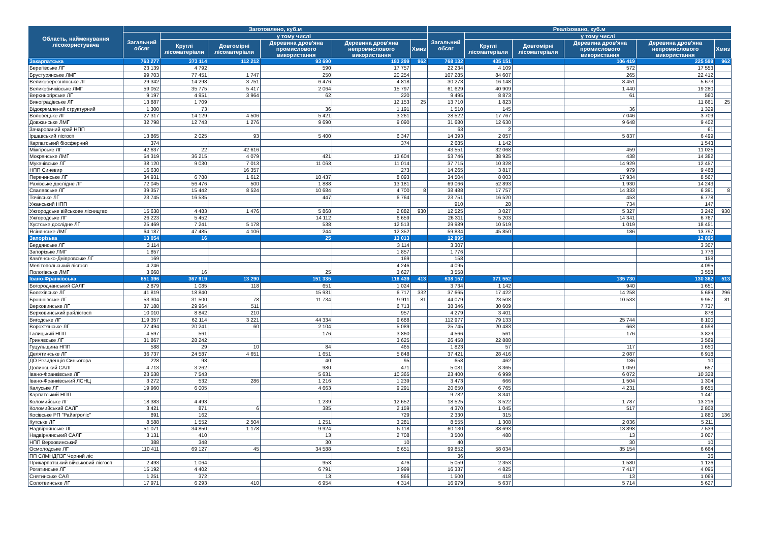| Область, найменування лісокористувача | Заготовлено, куб.м | | | | | | Реалізовано, куб.м | | | | | |
| --- | --- | --- | --- | --- | --- | --- | --- | --- | --- | --- | --- | --- |
| | Загальний обсяг | у тому числі | | | | | Загальний обсяг | у тому числі | | | | |
| | | Круглі лісоматеріали | Довгомірні лісоматеріали | Деревина дров'яна промислового використання | Деревина дров'яна непромислового використання | Хмиз | | Круглі лісоматеріали | Довгомірні лісоматеріали | Деревина дров'яна промислового використання | Деревина дров'яна непромислового використання | Хмиз |
| Закарпатська | 763 277 | 373 114 | 112 212 | 93 690 | 183 299 | 962 | 768 132 | 435 151 | | 106 419 | 225 599 | 962 |
| Берегівське ЛГ | 23 139 | 4 792 | | 590 | 17 757 | | 22 234 | 4 109 | | 572 | 17 553 | |
| Брустурянське ЛМГ | 99 703 | 77 451 | 1 747 | 250 | 20 254 | | 107 285 | 84 607 | | 265 | 22 412 | |
| Великоберезнянське ЛГ | 29 342 | 14 298 | 3 751 | 6 476 | 4 818 | | 30 273 | 16 148 | | 8 451 | 5 673 | |
| Великобичківське ЛМГ | 59 052 | 35 775 | 5 417 | 2 064 | 15 797 | | 61 629 | 40 909 | | 1 440 | 19 280 | |
| Верхньогірське ЛГ | 9 197 | 4 951 | 3 964 | 62 | 220 | | 9 495 | 8 873 | | 61 | 560 | |
| Виноградівське ЛГ | 13 887 | 1 709 | | | 12 153 | 25 | 13 710 | 1 823 | | | 11 861 | 25 |
| Відокремлений структурний | 1 300 | 73 | | 36 | 1 191 | | 1 510 | 145 | | 36 | 1 329 | |
| Воловецьке ЛГ | 27 317 | 14 129 | 4 506 | 5 421 | 3 261 | | 28 522 | 17 767 | | 7 046 | 3 709 | |
| Довжанське ЛМГ | 32 798 | 12 743 | 1 276 | 9 690 | 9 090 | | 31 680 | 12 630 | | 9 648 | 9 402 | |
| Зачарований край НПП | | | | | | | 63 | 2 | | | 61 | |
| Іршавський лісгосп | 13 865 | 2 025 | 93 | 5 400 | 6 347 | | 14 393 | 2 057 | | 5 837 | 6 499 | |
| Карпатський біосферний | 374 | | | | 374 | | 2 685 | 1 142 | | | 1 543 | |
| Міжгірське ЛГ | 42 637 | 22 | 42 616 | | | | 43 551 | 32 068 | | 459 | 11 025 | |
| Мокрянське ЛМГ | 54 319 | 36 215 | 4 079 | 421 | 13 604 | | 53 746 | 38 925 | | 438 | 14 382 | |
| Мукачівське ЛГ | 38 120 | 9 030 | 7 013 | 11 063 | 11 014 | | 37 715 | 10 328 | | 14 929 | 12 457 | |
| НПП Синевир | 16 630 | | 16 357 | | 273 | | 14 265 | 3 817 | | 979 | 9 468 | |
| Перечинське ЛГ | 34 931 | 6 788 | 1 612 | 18 437 | 8 093 | | 34 504 | 8 003 | | 17 934 | 8 567 | |
| Рахівське дослідне ЛГ | 72 045 | 56 476 | 500 | 1 888 | 13 181 | | 69 066 | 52 893 | | 1 930 | 14 243 | |
| Свалявське ЛГ | 39 357 | 15 442 | 8 524 | 10 684 | 4 700 | 8 | 38 488 | 17 757 | | 14 333 | 6 391 | 8 |
| Тячівське ЛГ | 23 745 | 16 535 | | 447 | 6 764 | | 23 751 | 16 520 | | 453 | 6 778 | |
| Ужанський НПП | | | | | | | 910 | 28 | | 734 | 147 | |
| Ужгородське військове лісництво | 15 638 | 4 483 | 1 476 | 5 868 | 2 882 | 930 | 12 525 | 3 027 | | 5 327 | 3 242 | 930 |
| Ужгородське ЛГ | 26 223 | 5 452 | | 14 112 | 6 659 | | 26 311 | 5 203 | | 14 341 | 6 767 | |
| Хустське дослідне ЛГ | 25 469 | 7 241 | 5 178 | 538 | 12 513 | | 29 989 | 10 519 | | 1 019 | 18 451 | |
| Ясінянське ЛМГ | 64 187 | 47 485 | 4 106 | 244 | 12 352 | | 59 834 | 45 850 | | 186 | 13 797 | |
| Запорізька | 13 054 | 16 | | 25 | 13 013 | | 12 895 | | | | 12 895 | |
| Бердянське ЛГ | 3 114 | | | | 3 114 | | 3 307 | | | | 3 307 | |
| Запорізьке ЛМГ | 1 857 | | | | 1 857 | | 1 776 | | | | 1 776 | |
| Кам'янсько-Дніпровське ЛГ | 169 | | | | 169 | | 158 | | | | 158 | |
| Мелітопольський лісгосп | 4 246 | | | | 4 246 | | 4 095 | | | | 4 095 | |
| Пологівське ЛМГ | 3 668 | 16 | | 25 | 3 627 | | 3 558 | | | | 3 558 | |
| Івано-Франківська | 651 396 | 367 919 | 13 290 | 151 335 | 118 439 | 413 | 638 157 | 371 552 | | 135 730 | 130 362 | 513 |
| Богородчанський САЛГ | 2 879 | 1 085 | 118 | 651 | 1 024 | | 3 734 | 1 142 | | 940 | 1 651 | |
| Болехівське ЛГ | 41 819 | 18 840 | | 15 931 | 6 717 | 332 | 37 665 | 17 422 | | 14 258 | 5 689 | 296 |
| Брошнівське ЛГ | 53 304 | 31 500 | 78 | 11 734 | 9 911 | 81 | 44 079 | 23 508 | | 10 533 | 9 957 | 81 |
| Верховинське ЛГ | 37 188 | 29 964 | 511 | | 6 713 | | 38 346 | 30 609 | | | 7 737 | |
| Верховинський райлісгосп | 10 010 | 8 842 | 210 | | 957 | | 4 279 | 3 401 | | | 878 | |
| Вигодське ЛГ | 119 357 | 62 114 | 3 221 | 44 334 | 9 688 | | 112 977 | 79 133 | | 25 744 | 8 100 | |
| Ворохтянське ЛГ | 27 494 | 20 241 | 60 | 2 104 | 5 089 | | 25 745 | 20 483 | | 663 | 4 598 | |
| Галицький НПП | 4 597 | 561 | | 176 | 3 860 | | 4 566 | 561 | | 176 | 3 829 | |
| Гринявське ЛГ | 31 867 | 28 242 | | | 3 625 | | 26 458 | 22 888 | | | 3 569 | |
| Гуцульщина НПП | 588 | 29 | 10 | 84 | 465 | | 1 823 | 57 | | 117 | 1 650 | |
| Делятинське ЛГ | 36 737 | 24 587 | 4 651 | 1 651 | 5 848 | | 37 421 | 28 416 | | 2 087 | 6 918 | |
| ДО Резиденція Синьогора | 228 | 93 | | 40 | 95 | | 658 | 462 | | 186 | 10 | |
| Долинський САЛГ | 4 713 | 3 262 | | 980 | 471 | | 5 081 | 3 365 | | 1 059 | 657 | |
| Івано-Франківське ЛГ | 23 538 | 7 543 | | 5 631 | 10 365 | | 23 400 | 6 999 | | 6 072 | 10 328 | |
| Івано-Франківський ЛСНЦ | 3 272 | 532 | 286 | 1 216 | 1 239 | | 3 473 | 666 | | 1 504 | 1 304 | |
| Калуське ЛГ | 19 960 | 6 005 | | 4 663 | 9 291 | | 20 650 | 6 765 | | 4 231 | 9 655 | |
| Карпатський НПП | | | | | | | 9 782 | 8 341 | | | 1 441 | |
| Коломийське ЛГ | 18 383 | 4 493 | | 1 239 | 12 652 | | 18 525 | 3 522 | | 1 787 | 13 216 | |
| Коломийський САЛГ | 3 421 | 871 | 6 | 385 | 2 159 | | 4 370 | 1 045 | | 517 | 2 808 | |
| Косівське РП "Райагроліс" | 891 | 162 | | | 729 | | 2 330 | 315 | | | 1 880 | 136 |
| Кутське ЛГ | 8 588 | 1 552 | 2 504 | 1 251 | 3 281 | | 8 555 | 1 308 | | 2 036 | 5 211 | |
| Надвірнянське ЛГ | 51 071 | 34 850 | 1 178 | 9 924 | 5 118 | | 60 130 | 38 693 | | 13 898 | 7 539 | |
| Надвірнянський САЛГ | 3 131 | 410 | | 13 | 2 708 | | 3 500 | 480 | | 13 | 3 007 | |
| НПП Верховинський | 388 | 348 | | 30 | 10 | | 40 | | | 30 | 10 | |
| Осмолодське ЛГ | 110 411 | 69 127 | 45 | 34 588 | 6 651 | | 99 852 | 58 034 | | 35 154 | 6 664 | |
| ПП СЛМНДПЗГ Чорний ліс | | | | | | | 36 | | | | 36 | |
| Прикарпатський військовий лісгосп | 2 493 | 1 064 | | 953 | 476 | | 5 059 | 2 353 | | 1 580 | 1 126 | |
| Рогатинське ЛГ | 15 192 | 4 402 | | 6 791 | 3 999 | | 16 337 | 4 825 | | 7 417 | 4 095 | |
| Снятинське САЛ | 1 251 | 372 | | 13 | 866 | | 1 500 | 418 | | 13 | 1 069 | |
| Солотвинське ЛГ | 17 971 | 6 293 | 410 | 6 954 | 4 314 | | 16 979 | 5 637 | | 5 714 | 5 627 | |